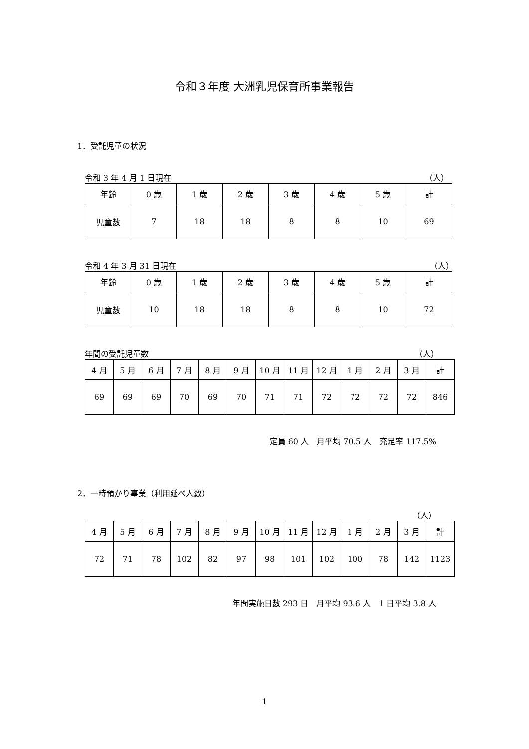令和３年度 大洲乳児保育所事業報告
1．受託児童の状況
令和 3 年 4 月 1 日現在 （人）
| 年齢 | 0 歳 | 1 歳 | 2 歳 | 3 歳 | 4 歳 | 5 歳 | 計 |
| 児童数 | 7 | 18 | 18 | 8 | 8 | 10 | 69 |
令和 4 年 3 月 31 日現在 （人）
| 年齢 | 0 歳 | 1 歳 | 2 歳 | 3 歳 | 4 歳 | 5 歳 | 計 |
| 児童数 | 10 | 18 | 18 | 8 | 8 | 10 | 72 |
年間の受託児童数 （人）
| 4 月 | 5 月 | 6 月 | 7 月 | 8 月 | 9 月 | 10 月 | 11 月 | 12 月 | 1 月 | 2 月 | 3 月 | 計 |
| 69 | 69 | 69 | 70 | 69 | 70 | 71 | 71 | 72 | 72 | 72 | 72 | 846 |
定員 60 人　月平均 70.5 人　充足率 117.5%
2．一時預かり事業（利用延べ人数）
（人）
| 4 月 | 5 月 | 6 月 | 7 月 | 8 月 | 9 月 | 10 月 | 11 月 | 12 月 | 1 月 | 2 月 | 3 月 | 計 |
| 72 | 71 | 78 | 102 | 82 | 97 | 98 | 101 | 102 | 100 | 78 | 142 | 1123 |
年間実施日数 293 日　月平均 93.6 人　1 日平均 3.8 人
1